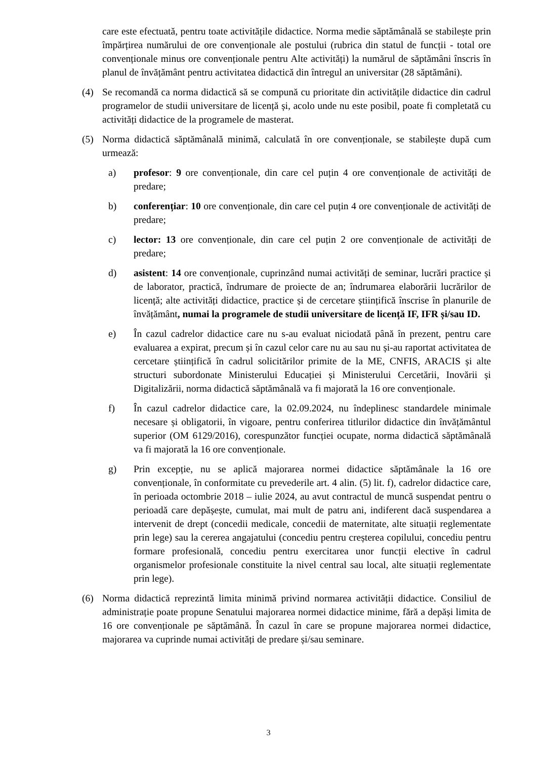care este efectuată, pentru toate activitățile didactice. Norma medie săptămânală se stabilește prin împărțirea numărului de ore convenționale ale postului (rubrica din statul de funcții - total ore convenționale minus ore convenționale pentru Alte activități) la numărul de săptămâni înscris în planul de învățământ pentru activitatea didactică din întregul an universitar (28 săptămâni).
(4) Se recomandă ca norma didactică să se compună cu prioritate din activitățile didactice din cadrul programelor de studii universitare de licență și, acolo unde nu este posibil, poate fi completată cu activități didactice de la programele de masterat.
(5) Norma didactică săptămânală minimă, calculată în ore convenționale, se stabilește după cum urmează:
a) profesor: 9 ore convenționale, din care cel puțin 4 ore convenționale de activități de predare;
b) conferențiar: 10 ore convenționale, din care cel puțin 4 ore convenționale de activități de predare;
c) lector: 13 ore convenționale, din care cel puțin 2 ore convenționale de activități de predare;
d) asistent: 14 ore convenționale, cuprinzând numai activități de seminar, lucrări practice și de laborator, practică, îndrumare de proiecte de an; îndrumarea elaborării lucrărilor de licență; alte activități didactice, practice și de cercetare științifică înscrise în planurile de învățământ, numai la programele de studii universitare de licență IF, IFR și/sau ID.
e) În cazul cadrelor didactice care nu s-au evaluat niciodată până în prezent, pentru care evaluarea a expirat, precum și în cazul celor care nu au sau nu și-au raportat activitatea de cercetare științifică în cadrul solicitărilor primite de la ME, CNFIS, ARACIS și alte structuri subordonate Ministerului Educației și Ministerului Cercetării, Inovării și Digitalizării, norma didactică săptămânală va fi majorată la 16 ore convenționale.
f) În cazul cadrelor didactice care, la 02.09.2024, nu îndeplinesc standardele minimale necesare și obligatorii, în vigoare, pentru conferirea titlurilor didactice din învățământul superior (OM 6129/2016), corespunzător funcției ocupate, norma didactică săptămânală va fi majorată la 16 ore convenționale.
g) Prin excepție, nu se aplică majorarea normei didactice săptămânale la 16 ore convenționale, în conformitate cu prevederile art. 4 alin. (5) lit. f), cadrelor didactice care, în perioada octombrie 2018 – iulie 2024, au avut contractul de muncă suspendat pentru o perioadă care depășește, cumulat, mai mult de patru ani, indiferent dacă suspendarea a intervenit de drept (concedii medicale, concedii de maternitate, alte situații reglementate prin lege) sau la cererea angajatului (concediu pentru creșterea copilului, concediu pentru formare profesională, concediu pentru exercitarea unor funcții elective în cadrul organismelor profesionale constituite la nivel central sau local, alte situații reglementate prin lege).
(6) Norma didactică reprezintă limita minimă privind normarea activității didactice. Consiliul de administrație poate propune Senatului majorarea normei didactice minime, fără a depăși limita de 16 ore convenționale pe săptămână. În cazul în care se propune majorarea normei didactice, majorarea va cuprinde numai activități de predare și/sau seminare.
3